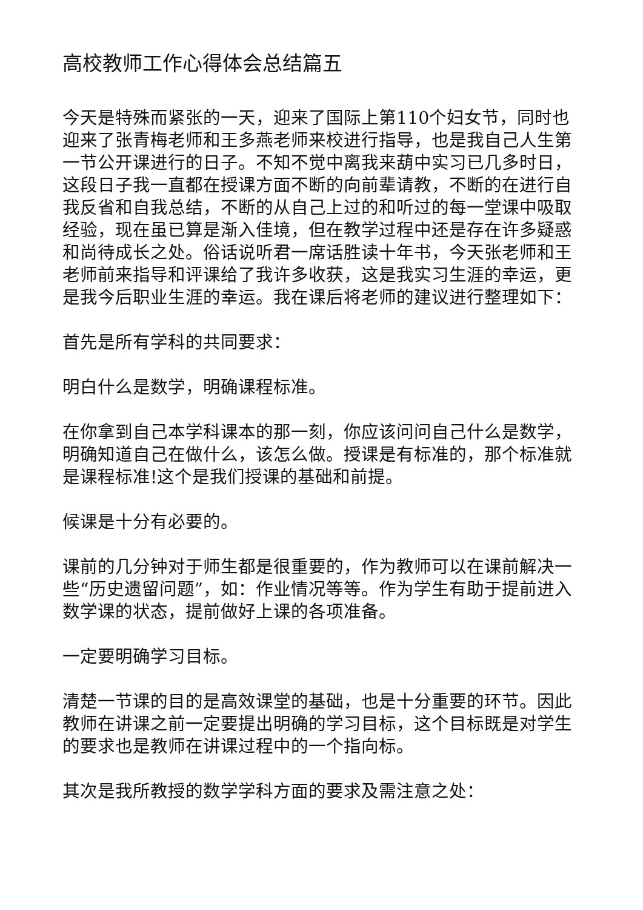高校教师工作心得体会总结篇五
今天是特殊而紧张的一天，迎来了国际上第110个妇女节，同时也迎来了张青梅老师和王多燕老师来校进行指导，也是我自己人生第一节公开课进行的日子。不知不觉中离我来葫中实习已几多时日，这段日子我一直都在授课方面不断的向前辈请教，不断的在进行自我反省和自我总结，不断的从自己上过的和听过的每一堂课中吸取经验，现在虽已算是渐入佳境，但在教学过程中还是存在许多疑惑和尚待成长之处。俗话说听君一席话胜读十年书，今天张老师和王老师前来指导和评课给了我许多收获，这是我实习生涯的幸运，更是我今后职业生涯的幸运。我在课后将老师的建议进行整理如下：
首先是所有学科的共同要求：
明白什么是数学，明确课程标准。
在你拿到自己本学科课本的那一刻，你应该问问自己什么是数学，明确知道自己在做什么，该怎么做。授课是有标准的，那个标准就是课程标准!这个是我们授课的基础和前提。
候课是十分有必要的。
课前的几分钟对于师生都是很重要的，作为教师可以在课前解决一些“历史遗留问题”，如：作业情况等等。作为学生有助于提前进入数学课的状态，提前做好上课的各项准备。
一定要明确学习目标。
清楚一节课的目的是高效课堂的基础，也是十分重要的环节。因此教师在讲课之前一定要提出明确的学习目标，这个目标既是对学生的要求也是教师在讲课过程中的一个指向标。
其次是我所教授的数学学科方面的要求及需注意之处：